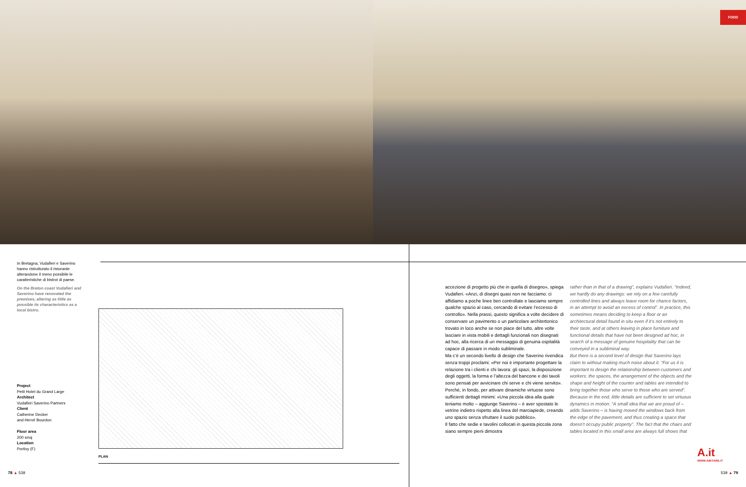FOOD
In Bretagna, Vudafieri e Saverino hanno ristrutturato il ristorante alterandone il meno possibile le caratteristiche di bistrot di paese.
On the Breton coast Vudafieri and Saverino have renovated the premises, altering as little as possible its characteristics as a local bistro.
Project
Petit Hotel du Grand Large
Architect
Vudafieri Saverino Partners
Client
Catherine Decker
and Hervé Bourdon
Floor area
200 smq
Location
Portivy (F)
PLAN
accezione di progetto più che in quella di disegno», spiega Vudafieri. «Anzi, di disegni quasi non ne facciamo: ci affidiamo a poche linee ben controllate e lasciamo sempre qualche spazio al caso, cercando di evitare l’eccesso di controllo». Nella prassi, questo significa a volte decidere di conservare un pavimento o un particolare architettonico trovato in loco anche se non piace del tutto, altre volte lasciare in vista mobili e dettagli funzionali non disegnati ad hoc, alla ricerca di un messaggio di genuina ospitalità capace di passare in modo subliminale.
Ma c’è un secondo livello di design che Saverino rivendica senza troppi proclami: «Per noi è importante progettare la relazione tra i clienti e chi lavora: gli spazi, la disposizione degli oggetti, la forma e l’altezza del bancone e dei tavoli sono pensati per avvicinare chi serve e chi viene servito». Perché, in fondo, per attivare dinamiche virtuose sono sufficienti dettagli minimi: «Una piccola idea alla quale teniamo molto – aggiunge Saverino – è aver spostato le vetrine indietro rispetto alla linea del marciapiede, creando uno spazio senza sfruttare il suolo pubblico».
Il fatto che sedie e tavolini collocati in questa piccola zona siano sempre pieni dimostra
rather than in that of a drawing”, explains Vudafieri. “Indeed, we hardly do any drawings: we rely on a few carefully controlled lines and always leave room for chance factors, in an attempt to avoid an excess of control”. In practice, this sometimes means deciding to keep a floor or an architectural detail found in situ even if it’s not entirely to their taste, and at others leaving in place furniture and functional details that have not been designed ad hoc, in search of a message of genuine hospitality that can be conveyed in a subliminal way.
But there is a second level of design that Saverino lays claim to without making much noise about it: “For us it is important to design the relationship between customers and workers: the spaces, the arrangement of the objects and the shape and height of the counter and tables are intended to bring together those who serve to those who are served”. Because in the end, little details are sufficient to set virtuous dynamics in motion: “A small idea that we are proud of – adds Saverino – is having moved the windows back from the edge of the pavement, and thus creating a space that doesn’t occupy public property”. The fact that the chairs and tables located in this small area are always full shows that
A.it
WWW.ABITARE.IT
78 ▲ 539 539 ▲ 79